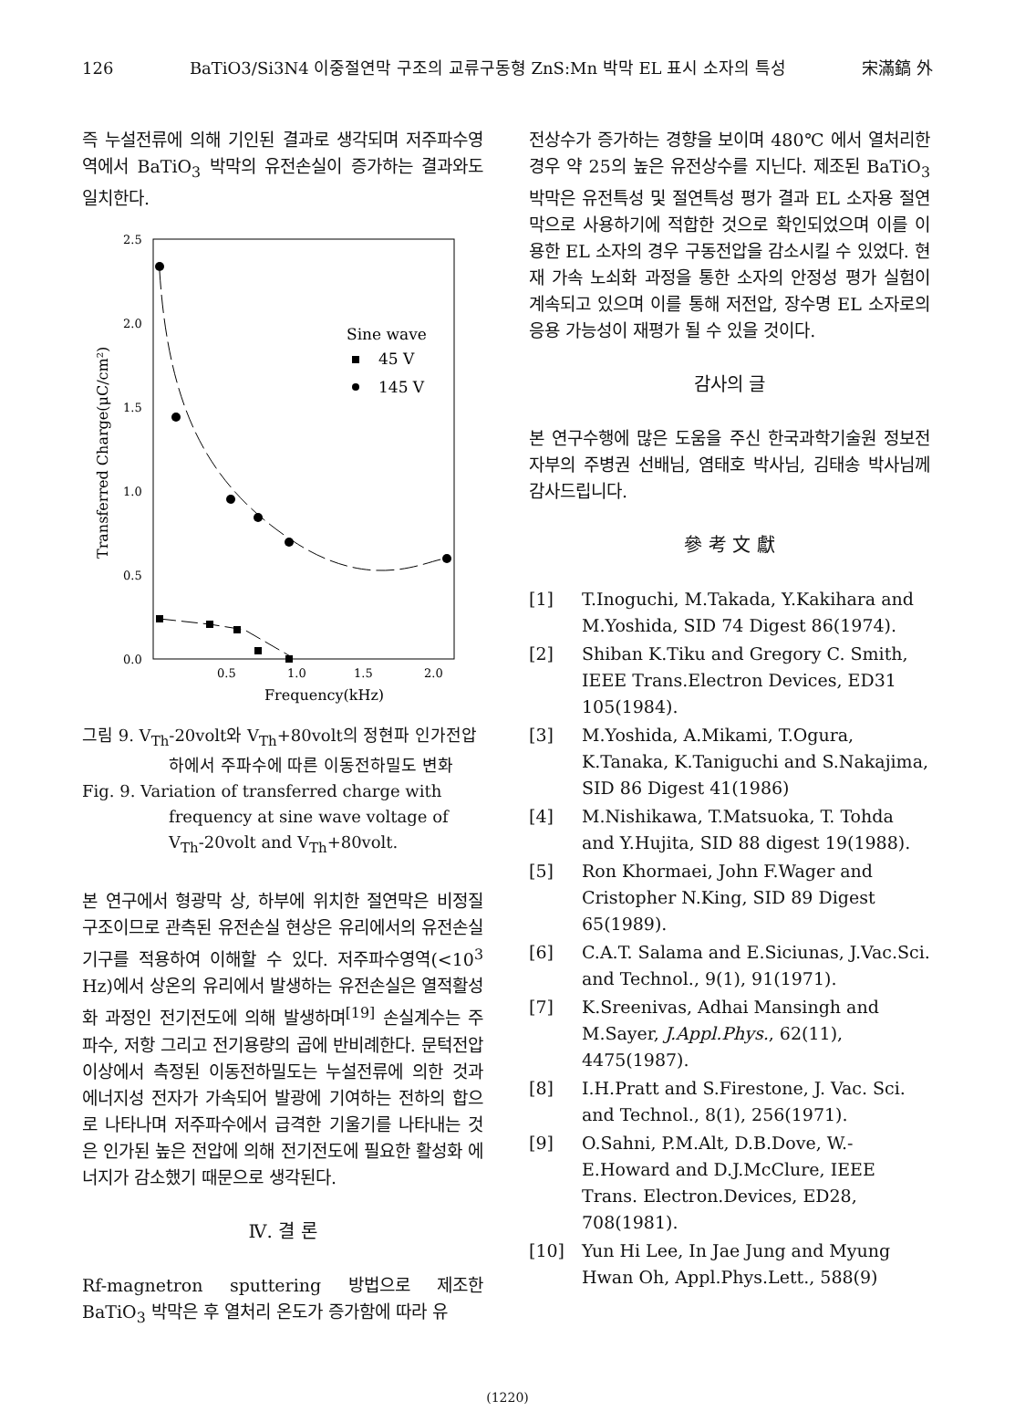126 BaTiO3/Si3N4 이중절연막 구조의 교류구동형 ZnS:Mn 박막 EL 표시 소자의 특성 宋滿鎬 外
즉 누설전류에 의해 기인된 결과로 생각되며 저주파수영역에서 BaTiO<sub>3</sub> 박막의 유전손실이 증가하는 결과와도 일치한다.
2.5
2.0
1.5
1.0
0.5
0.0
0.5
1.0
1.5
2.0
Frequency(kHz)
Transferred Charge(μC/cm²)
Sine wave
45 V
145 V
그림 9. V<sub>Th</sub>-20volt와 V<sub>Th</sub>+80volt의 정현파 인가전압하에서 주파수에 따른 이동전하밀도 변화
Fig. 9. Variation of transferred charge with frequency at sine wave voltage of V<sub>Th</sub>-20volt and V<sub>Th</sub>+80volt.
본 연구에서 형광막 상, 하부에 위치한 절연막은 비정질 구조이므로 관측된 유전손실 현상은 유리에서의 유전손실 기구를 적용하여 이해할 수 있다. 저주파수영역(<10<sup>3</sup> Hz)에서 상온의 유리에서 발생하는 유전손실은 열적활성화 과정인 전기전도에 의해 발생하며<sup>[19]</sup> 손실계수는 주파수, 저항 그리고 전기용량의 곱에 반비례한다. 문턱전압 이상에서 측정된 이동전하밀도는 누설전류에 의한 것과 에너지성 전자가 가속되어 발광에 기여하는 전하의 합으로 나타나며 저주파수에서 급격한 기울기를 나타내는 것은 인가된 높은 전압에 의해 전기전도에 필요한 활성화 에너지가 감소했기 때문으로 생각된다.
Ⅳ. 결 론
Rf-magnetron sputtering 방법으로 제조한 BaTiO<sub>3</sub> 박막은 후 열처리 온도가 증가함에 따라 유
전상수가 증가하는 경향을 보이며 480℃ 에서 열처리한 경우 약 25의 높은 유전상수를 지닌다. 제조된 BaTiO<sub>3</sub> 박막은 유전특성 및 절연특성 평가 결과 EL 소자용 절연막으로 사용하기에 적합한 것으로 확인되었으며 이를 이용한 EL 소자의 경우 구동전압을 감소시킬 수 있었다. 현재 가속 노쇠화 과정을 통한 소자의 안정성 평가 실험이 계속되고 있으며 이를 통해 저전압, 장수명 EL 소자로의 응용 가능성이 재평가 될 수 있을 것이다.
감사의 글
본 연구수행에 많은 도움을 주신 한국과학기술원 정보전자부의 주병권 선배님, 염태호 박사님, 김태송 박사님께 감사드립니다.
參 考 文 獻
[1] T.Inoguchi, M.Takada, Y.Kakihara and M.Yoshida, SID 74 Digest 86(1974).
[2] Shiban K.Tiku and Gregory C. Smith, IEEE Trans.Electron Devices, ED31 105(1984).
[3] M.Yoshida, A.Mikami, T.Ogura, K.Tanaka, K.Taniguchi and S.Nakajima, SID 86 Digest 41(1986)
[4] M.Nishikawa, T.Matsuoka, T. Tohda and Y.Hujita, SID 88 digest 19(1988).
[5] Ron Khormaei, John F.Wager and Cristopher N.King, SID 89 Digest 65(1989).
[6] C.A.T. Salama and E.Siciunas, J.Vac.Sci. and Technol., 9(1), 91(1971).
[7] K.Sreenivas, Adhai Mansingh and M.Sayer, J.Appl.Phys., 62(11), 4475(1987).
[8] I.H.Pratt and S.Firestone, J. Vac. Sci. and Technol., 8(1), 256(1971).
[9] O.Sahni, P.M.Alt, D.B.Dove, W.-E.Howard and D.J.McClure, IEEE Trans. Electron.Devices, ED28, 708(1981).
[10] Yun Hi Lee, In Jae Jung and Myung Hwan Oh, Appl.Phys.Lett., 588(9)
(1220)